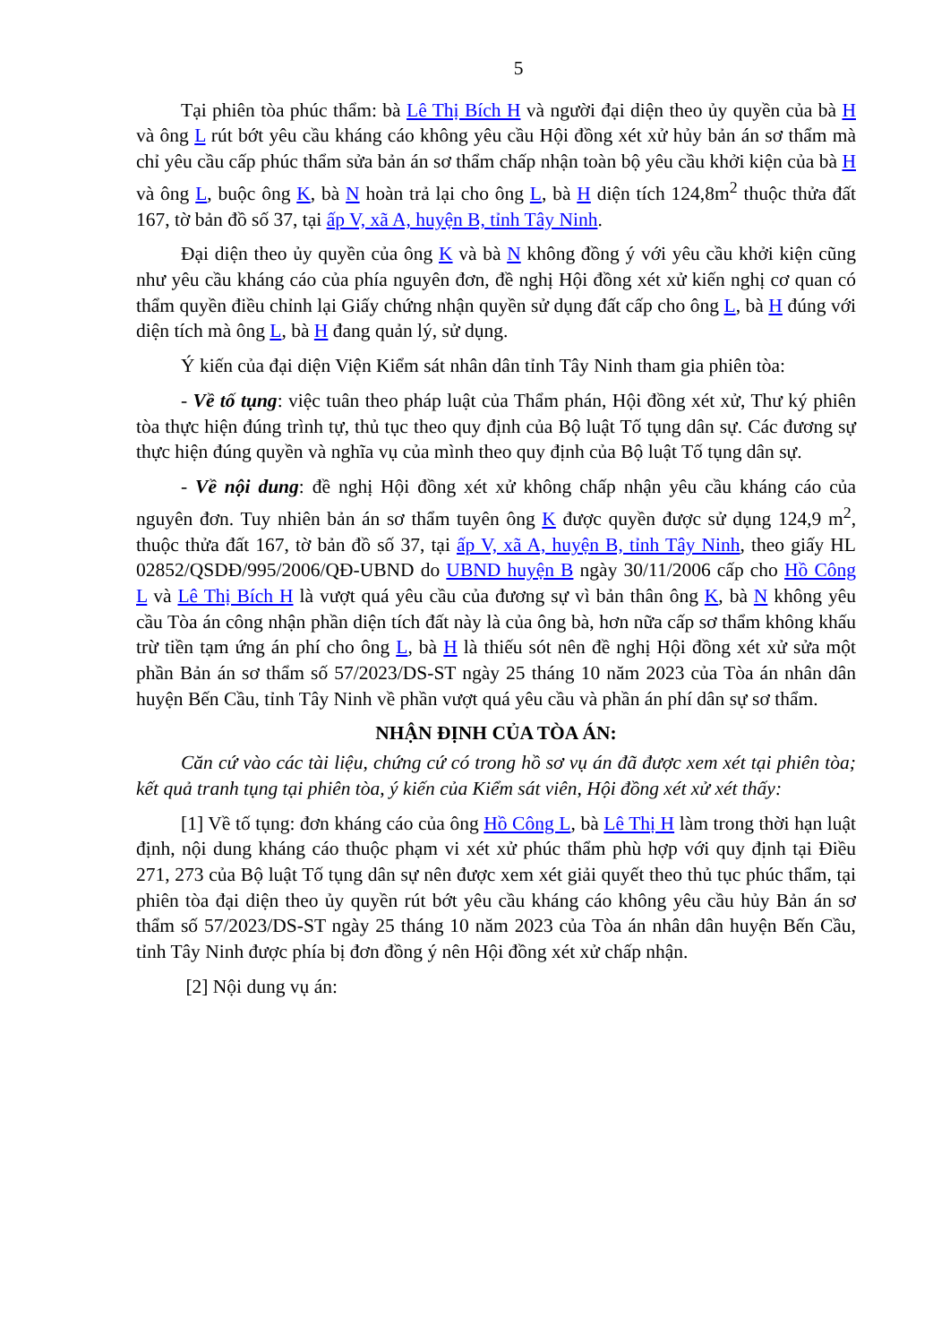5
Tại phiên tòa phúc thẩm: bà Lê Thị Bích H và người đại diện theo ủy quyền của bà H và ông L rút bớt yêu cầu kháng cáo không yêu cầu Hội đồng xét xử hủy bản án sơ thẩm mà chỉ yêu cầu cấp phúc thẩm sửa bản án sơ thẩm chấp nhận toàn bộ yêu cầu khởi kiện của bà H và ông L, buộc ông K, bà N hoàn trả lại cho ông L, bà H diện tích 124,8m<sup>2</sup> thuộc thửa đất 167, tờ bản đồ số 37, tại ấp V, xã A, huyện B, tỉnh Tây Ninh.
Đại diện theo ủy quyền của ông K và bà N không đồng ý với yêu cầu khởi kiện cũng như yêu cầu kháng cáo của phía nguyên đơn, đề nghị Hội đồng xét xử kiến nghị cơ quan có thẩm quyền điều chỉnh lại Giấy chứng nhận quyền sử dụng đất cấp cho ông L, bà H đúng với diện tích mà ông L, bà H đang quản lý, sử dụng.
Ý kiến của đại diện Viện Kiểm sát nhân dân tỉnh Tây Ninh tham gia phiên tòa:
- Về tố tụng: việc tuân theo pháp luật của Thẩm phán, Hội đồng xét xử, Thư ký phiên tòa thực hiện đúng trình tự, thủ tục theo quy định của Bộ luật Tố tụng dân sự. Các đương sự thực hiện đúng quyền và nghĩa vụ của mình theo quy định của Bộ luật Tố tụng dân sự.
- Về nội dung: đề nghị Hội đồng xét xử không chấp nhận yêu cầu kháng cáo của nguyên đơn. Tuy nhiên bản án sơ thẩm tuyên ông K được quyền được sử dụng 124,9 m<sup>2</sup>, thuộc thửa đất 167, tờ bản đồ số 37, tại ấp V, xã A, huyện B, tỉnh Tây Ninh, theo giấy HL 02852/QSDĐ/995/2006/QĐ-UBND do UBND huyện B ngày 30/11/2006 cấp cho Hồ Công L và Lê Thị Bích H là vượt quá yêu cầu của đương sự vì bản thân ông K, bà N không yêu cầu Tòa án công nhận phần diện tích đất này là của ông bà, hơn nữa cấp sơ thẩm không khấu trừ tiền tạm ứng án phí cho ông L, bà H là thiếu sót nên đề nghị Hội đồng xét xử sửa một phần Bản án sơ thẩm số 57/2023/DS-ST ngày 25 tháng 10 năm 2023 của Tòa án nhân dân huyện Bến Cầu, tỉnh Tây Ninh về phần vượt quá yêu cầu và phần án phí dân sự sơ thẩm.
NHẬN ĐỊNH CỦA TÒA ÁN:
Căn cứ vào các tài liệu, chứng cứ có trong hồ sơ vụ án đã được xem xét tại phiên tòa; kết quả tranh tụng tại phiên tòa, ý kiến của Kiểm sát viên, Hội đồng xét xử xét thấy:
[1] Về tố tụng: đơn kháng cáo của ông Hồ Công L, bà Lê Thị H làm trong thời hạn luật định, nội dung kháng cáo thuộc phạm vi xét xử phúc thẩm phù hợp với quy định tại Điều 271, 273 của Bộ luật Tố tụng dân sự nên được xem xét giải quyết theo thủ tục phúc thẩm, tại phiên tòa đại diện theo ủy quyền rút bớt yêu cầu kháng cáo không yêu cầu hủy Bản án sơ thẩm số 57/2023/DS-ST ngày 25 tháng 10 năm 2023 của Tòa án nhân dân huyện Bến Cầu, tỉnh Tây Ninh được phía bị đơn đồng ý nên Hội đồng xét xử chấp nhận.
[2] Nội dung vụ án: